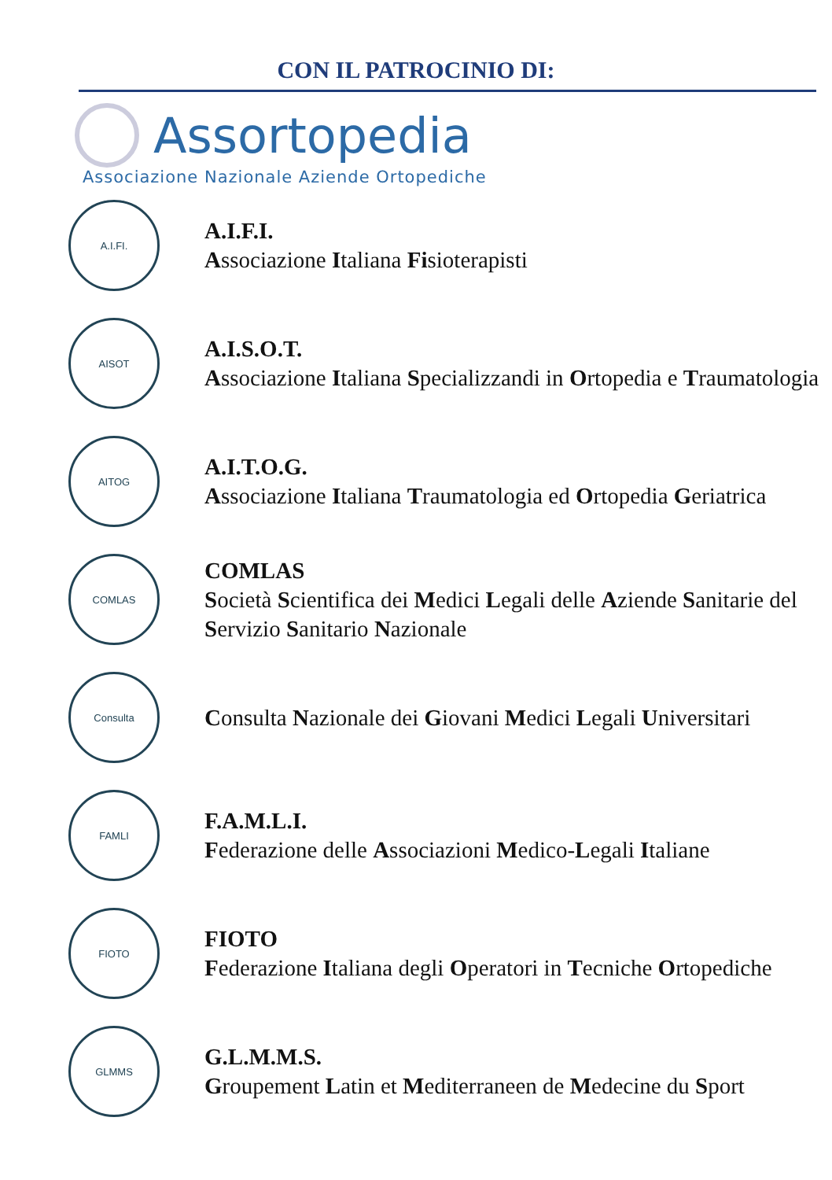CON IL PATROCINIO DI:
Assortopedia
Associazione Nazionale Aziende Ortopediche
A.I.FI.
A.I.F.I.
Associazione Italiana Fisioterapisti
AISOT
A.I.S.O.T.
Associazione Italiana Specializzandi in Ortopedia e Traumatologia
AITOG
A.I.T.O.G.
Associazione Italiana Traumatologia ed Ortopedia Geriatrica
COMLAS
COMLAS
Società Scientifica dei Medici Legali delle Aziende Sanitarie del Servizio Sanitario Nazionale
Consulta
Consulta Nazionale dei Giovani Medici Legali Universitari
FAMLI
F.A.M.L.I.
Federazione delle Associazioni Medico-Legali Italiane
FIOTO
FIOTO
Federazione Italiana degli Operatori in Tecniche Ortopediche
GLMMS
G.L.M.M.S.
Groupement Latin et Mediterraneen de Medecine du Sport